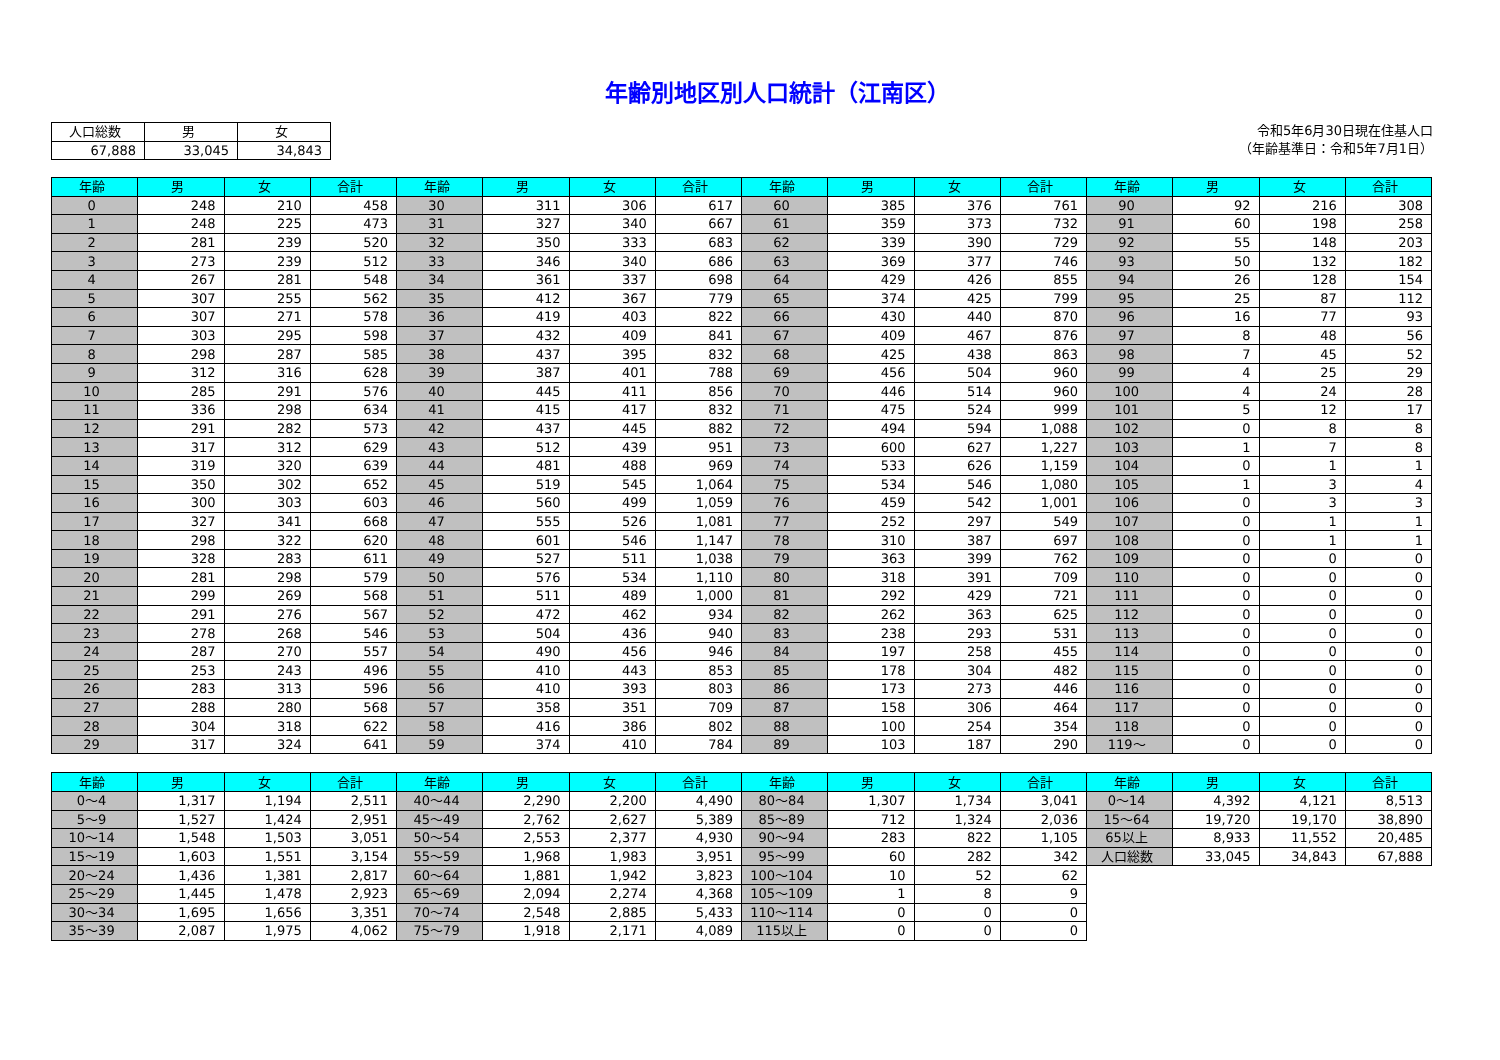年齢別地区別人口統計（江南区）
| 人口総数 | 男 | 女 |
| --- | --- | --- |
| 67,888 | 33,045 | 34,843 |
令和5年6月30日現在住基人口
（年齢基準日：令和5年7月1日）
| 年齢 | 男 | 女 | 合計 | 年齢 | 男 | 女 | 合計 | 年齢 | 男 | 女 | 合計 | 年齢 | 男 | 女 | 合計 |
| --- | --- | --- | --- | --- | --- | --- | --- | --- | --- | --- | --- | --- | --- | --- | --- |
| 0 | 248 | 210 | 458 | 30 | 311 | 306 | 617 | 60 | 385 | 376 | 761 | 90 | 92 | 216 | 308 |
| 1 | 248 | 225 | 473 | 31 | 327 | 340 | 667 | 61 | 359 | 373 | 732 | 91 | 60 | 198 | 258 |
| 2 | 281 | 239 | 520 | 32 | 350 | 333 | 683 | 62 | 339 | 390 | 729 | 92 | 55 | 148 | 203 |
| 3 | 273 | 239 | 512 | 33 | 346 | 340 | 686 | 63 | 369 | 377 | 746 | 93 | 50 | 132 | 182 |
| 4 | 267 | 281 | 548 | 34 | 361 | 337 | 698 | 64 | 429 | 426 | 855 | 94 | 26 | 128 | 154 |
| 5 | 307 | 255 | 562 | 35 | 412 | 367 | 779 | 65 | 374 | 425 | 799 | 95 | 25 | 87 | 112 |
| 6 | 307 | 271 | 578 | 36 | 419 | 403 | 822 | 66 | 430 | 440 | 870 | 96 | 16 | 77 | 93 |
| 7 | 303 | 295 | 598 | 37 | 432 | 409 | 841 | 67 | 409 | 467 | 876 | 97 | 8 | 48 | 56 |
| 8 | 298 | 287 | 585 | 38 | 437 | 395 | 832 | 68 | 425 | 438 | 863 | 98 | 7 | 45 | 52 |
| 9 | 312 | 316 | 628 | 39 | 387 | 401 | 788 | 69 | 456 | 504 | 960 | 99 | 4 | 25 | 29 |
| 10 | 285 | 291 | 576 | 40 | 445 | 411 | 856 | 70 | 446 | 514 | 960 | 100 | 4 | 24 | 28 |
| 11 | 336 | 298 | 634 | 41 | 415 | 417 | 832 | 71 | 475 | 524 | 999 | 101 | 5 | 12 | 17 |
| 12 | 291 | 282 | 573 | 42 | 437 | 445 | 882 | 72 | 494 | 594 | 1,088 | 102 | 0 | 8 | 8 |
| 13 | 317 | 312 | 629 | 43 | 512 | 439 | 951 | 73 | 600 | 627 | 1,227 | 103 | 1 | 7 | 8 |
| 14 | 319 | 320 | 639 | 44 | 481 | 488 | 969 | 74 | 533 | 626 | 1,159 | 104 | 0 | 1 | 1 |
| 15 | 350 | 302 | 652 | 45 | 519 | 545 | 1,064 | 75 | 534 | 546 | 1,080 | 105 | 1 | 3 | 4 |
| 16 | 300 | 303 | 603 | 46 | 560 | 499 | 1,059 | 76 | 459 | 542 | 1,001 | 106 | 0 | 3 | 3 |
| 17 | 327 | 341 | 668 | 47 | 555 | 526 | 1,081 | 77 | 252 | 297 | 549 | 107 | 0 | 1 | 1 |
| 18 | 298 | 322 | 620 | 48 | 601 | 546 | 1,147 | 78 | 310 | 387 | 697 | 108 | 0 | 1 | 1 |
| 19 | 328 | 283 | 611 | 49 | 527 | 511 | 1,038 | 79 | 363 | 399 | 762 | 109 | 0 | 0 | 0 |
| 20 | 281 | 298 | 579 | 50 | 576 | 534 | 1,110 | 80 | 318 | 391 | 709 | 110 | 0 | 0 | 0 |
| 21 | 299 | 269 | 568 | 51 | 511 | 489 | 1,000 | 81 | 292 | 429 | 721 | 111 | 0 | 0 | 0 |
| 22 | 291 | 276 | 567 | 52 | 472 | 462 | 934 | 82 | 262 | 363 | 625 | 112 | 0 | 0 | 0 |
| 23 | 278 | 268 | 546 | 53 | 504 | 436 | 940 | 83 | 238 | 293 | 531 | 113 | 0 | 0 | 0 |
| 24 | 287 | 270 | 557 | 54 | 490 | 456 | 946 | 84 | 197 | 258 | 455 | 114 | 0 | 0 | 0 |
| 25 | 253 | 243 | 496 | 55 | 410 | 443 | 853 | 85 | 178 | 304 | 482 | 115 | 0 | 0 | 0 |
| 26 | 283 | 313 | 596 | 56 | 410 | 393 | 803 | 86 | 173 | 273 | 446 | 116 | 0 | 0 | 0 |
| 27 | 288 | 280 | 568 | 57 | 358 | 351 | 709 | 87 | 158 | 306 | 464 | 117 | 0 | 0 | 0 |
| 28 | 304 | 318 | 622 | 58 | 416 | 386 | 802 | 88 | 100 | 254 | 354 | 118 | 0 | 0 | 0 |
| 29 | 317 | 324 | 641 | 59 | 374 | 410 | 784 | 89 | 103 | 187 | 290 | 119～ | 0 | 0 | 0 |
| 年齢 | 男 | 女 | 合計 | 年齢 | 男 | 女 | 合計 | 年齢 | 男 | 女 | 合計 | 年齢 | 男 | 女 | 合計 |
| --- | --- | --- | --- | --- | --- | --- | --- | --- | --- | --- | --- | --- | --- | --- | --- |
| 0～4 | 1,317 | 1,194 | 2,511 | 40～44 | 2,290 | 2,200 | 4,490 | 80～84 | 1,307 | 1,734 | 3,041 | 0～14 | 4,392 | 4,121 | 8,513 |
| 5～9 | 1,527 | 1,424 | 2,951 | 45～49 | 2,762 | 2,627 | 5,389 | 85～89 | 712 | 1,324 | 2,036 | 15～64 | 19,720 | 19,170 | 38,890 |
| 10～14 | 1,548 | 1,503 | 3,051 | 50～54 | 2,553 | 2,377 | 4,930 | 90～94 | 283 | 822 | 1,105 | 65以上 | 8,933 | 11,552 | 20,485 |
| 15～19 | 1,603 | 1,551 | 3,154 | 55～59 | 1,968 | 1,983 | 3,951 | 95～99 | 60 | 282 | 342 | 人口総数 | 33,045 | 34,843 | 67,888 |
| 20～24 | 1,436 | 1,381 | 2,817 | 60～64 | 1,881 | 1,942 | 3,823 | 100～104 | 10 | 52 | 62 | | | | |
| 25～29 | 1,445 | 1,478 | 2,923 | 65～69 | 2,094 | 2,274 | 4,368 | 105～109 | 1 | 8 | 9 | | | | |
| 30～34 | 1,695 | 1,656 | 3,351 | 70～74 | 2,548 | 2,885 | 5,433 | 110～114 | 0 | 0 | 0 | | | | |
| 35～39 | 2,087 | 1,975 | 4,062 | 75～79 | 1,918 | 2,171 | 4,089 | 115以上 | 0 | 0 | 0 | | | | |